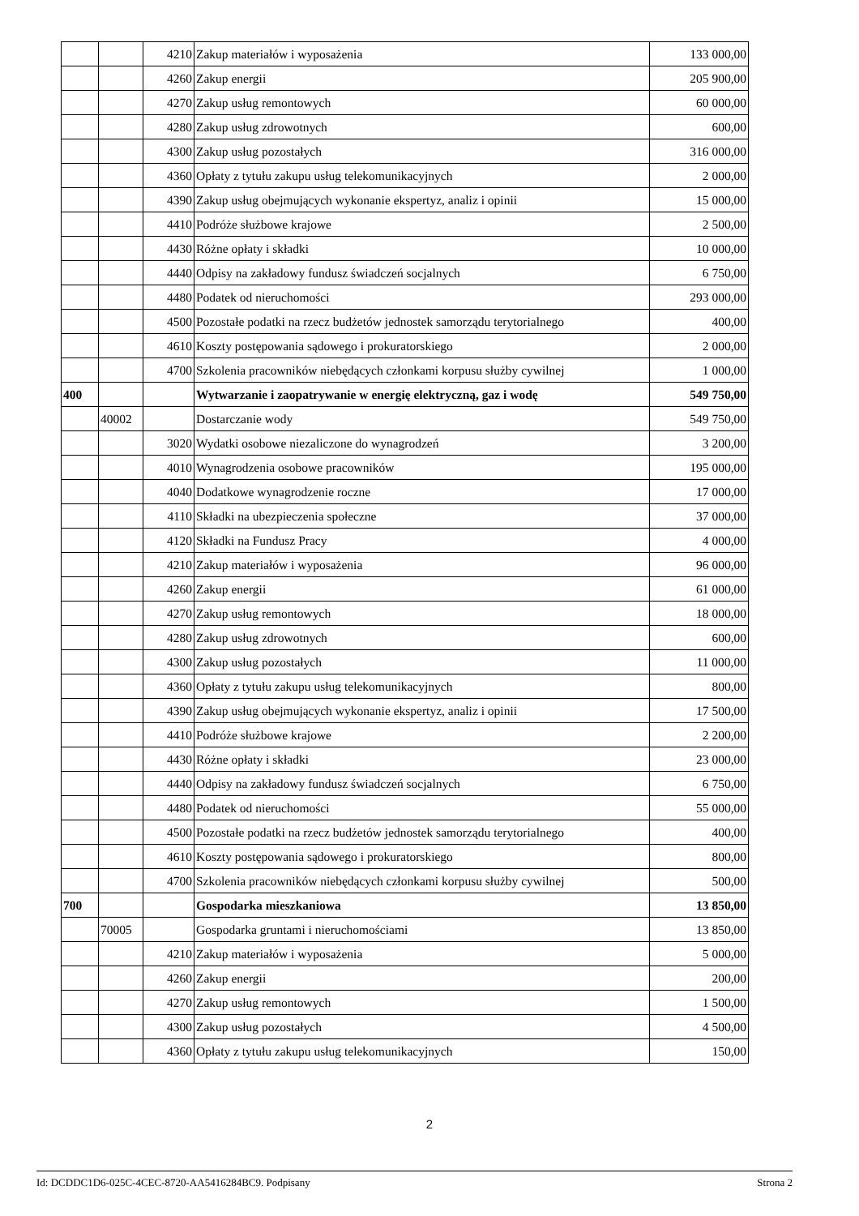| | | 4210 | Zakup materiałów i wyposażenia | 133 000,00 |
| | | 4260 | Zakup energii | 205 900,00 |
| | | 4270 | Zakup usług remontowych | 60 000,00 |
| | | 4280 | Zakup usług zdrowotnych | 600,00 |
| | | 4300 | Zakup usług pozostałych | 316 000,00 |
| | | 4360 | Opłaty z tytułu zakupu usług telekomunikacyjnych | 2 000,00 |
| | | 4390 | Zakup usług obejmujących wykonanie ekspertyz, analiz i opinii | 15 000,00 |
| | | 4410 | Podróże służbowe krajowe | 2 500,00 |
| | | 4430 | Różne opłaty i składki | 10 000,00 |
| | | 4440 | Odpisy na zakładowy fundusz świadczeń socjalnych | 6 750,00 |
| | | 4480 | Podatek od nieruchomości | 293 000,00 |
| | | 4500 | Pozostałe podatki na rzecz budżetów jednostek samorządu terytorialnego | 400,00 |
| | | 4610 | Koszty postępowania sądowego i prokuratorskiego | 2 000,00 |
| | | 4700 | Szkolenia pracowników niebędących członkami korpusu służby cywilnej | 1 000,00 |
| 400 | | | Wytwarzanie i zaopatrywanie w energię elektryczną, gaz i wodę | 549 750,00 |
| | 40002 | | Dostarczanie wody | 549 750,00 |
| | | 3020 | Wydatki osobowe niezaliczone do wynagrodzeń | 3 200,00 |
| | | 4010 | Wynagrodzenia osobowe pracowników | 195 000,00 |
| | | 4040 | Dodatkowe wynagrodzenie roczne | 17 000,00 |
| | | 4110 | Składki na ubezpieczenia społeczne | 37 000,00 |
| | | 4120 | Składki na Fundusz Pracy | 4 000,00 |
| | | 4210 | Zakup materiałów i wyposażenia | 96 000,00 |
| | | 4260 | Zakup energii | 61 000,00 |
| | | 4270 | Zakup usług remontowych | 18 000,00 |
| | | 4280 | Zakup usług zdrowotnych | 600,00 |
| | | 4300 | Zakup usług pozostałych | 11 000,00 |
| | | 4360 | Opłaty z tytułu zakupu usług telekomunikacyjnych | 800,00 |
| | | 4390 | Zakup usług obejmujących wykonanie ekspertyz, analiz i opinii | 17 500,00 |
| | | 4410 | Podróże służbowe krajowe | 2 200,00 |
| | | 4430 | Różne opłaty i składki | 23 000,00 |
| | | 4440 | Odpisy na zakładowy fundusz świadczeń socjalnych | 6 750,00 |
| | | 4480 | Podatek od nieruchomości | 55 000,00 |
| | | 4500 | Pozostałe podatki na rzecz budżetów jednostek samorządu terytorialnego | 400,00 |
| | | 4610 | Koszty postępowania sądowego i prokuratorskiego | 800,00 |
| | | 4700 | Szkolenia pracowników niebędących członkami korpusu służby cywilnej | 500,00 |
| 700 | | | Gospodarka mieszkaniowa | 13 850,00 |
| | 70005 | | Gospodarka gruntami i nieruchomościami | 13 850,00 |
| | | 4210 | Zakup materiałów i wyposażenia | 5 000,00 |
| | | 4260 | Zakup energii | 200,00 |
| | | 4270 | Zakup usług remontowych | 1 500,00 |
| | | 4300 | Zakup usług pozostałych | 4 500,00 |
| | | 4360 | Opłaty z tytułu zakupu usług telekomunikacyjnych | 150,00 |
2
Id: DCDDC1D6-025C-4CEC-8720-AA5416284BC9. Podpisany Strona 2